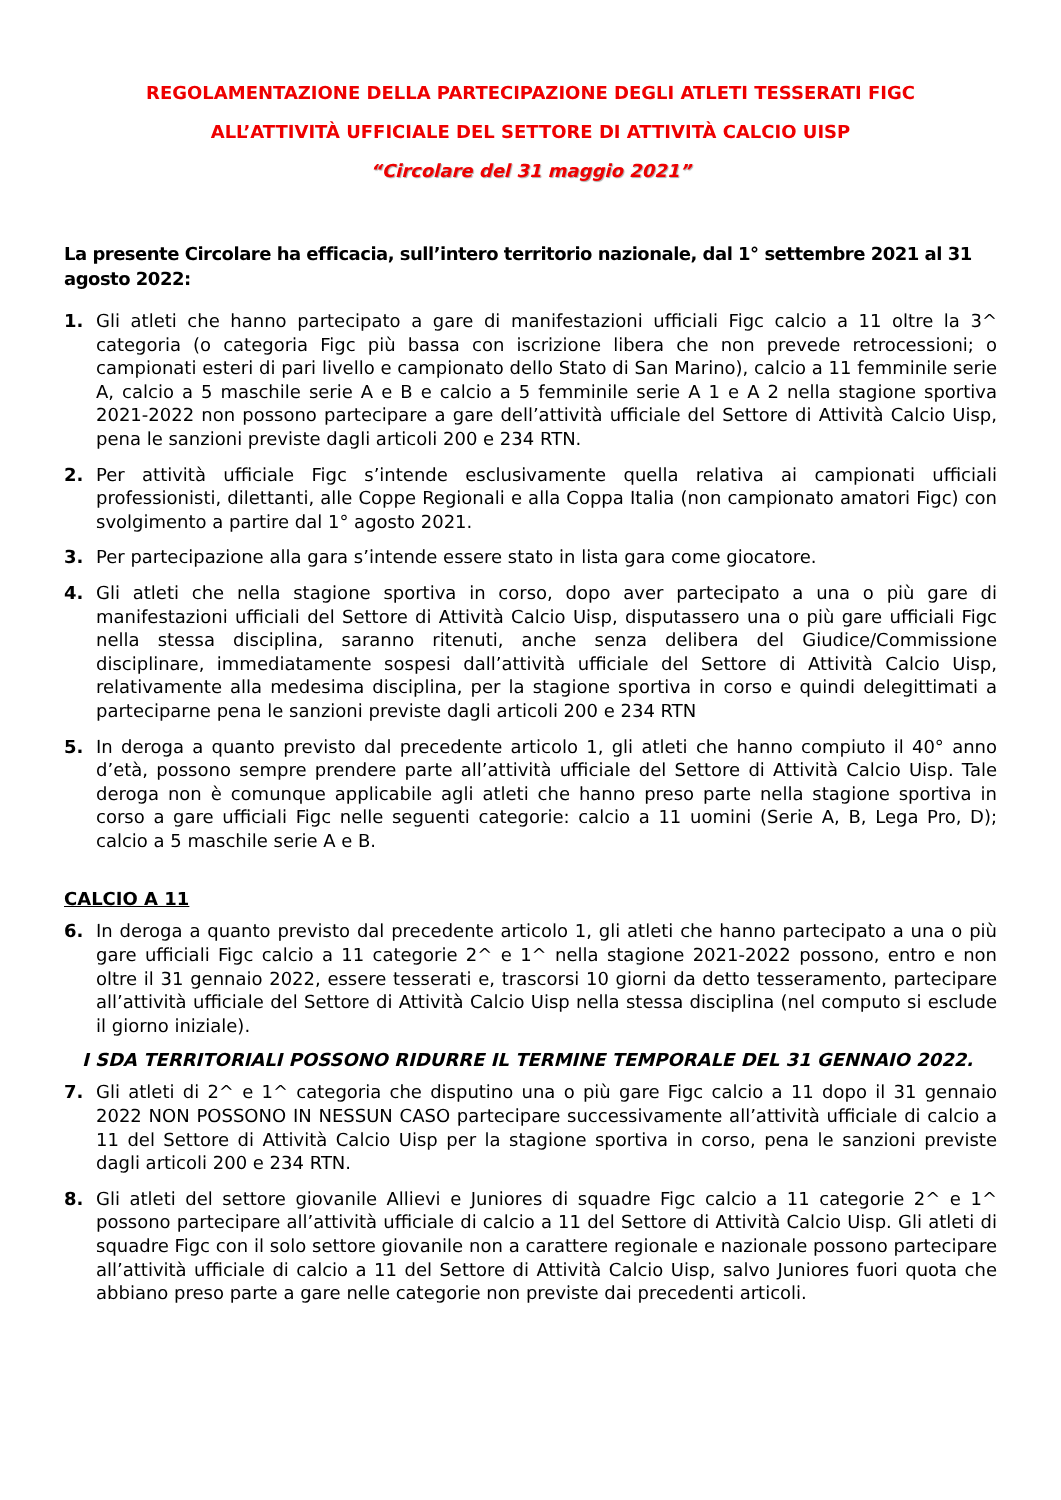REGOLAMENTAZIONE DELLA PARTECIPAZIONE DEGLI ATLETI TESSERATI FIGC
ALL’ATTIVITÀ UFFICIALE DEL SETTORE DI ATTIVITÀ CALCIO UISP
“Circolare del 31 maggio 2021”
La presente Circolare ha efficacia, sull’intero territorio nazionale, dal 1° settembre 2021 al 31 agosto 2022:
1. Gli atleti che hanno partecipato a gare di manifestazioni ufficiali Figc calcio a 11 oltre la 3^ categoria (o categoria Figc più bassa con iscrizione libera che non prevede retrocessioni; o campionati esteri di pari livello e campionato dello Stato di San Marino), calcio a 11 femminile serie A, calcio a 5 maschile serie A e B e calcio a 5 femminile serie A 1 e A 2 nella stagione sportiva 2021-2022 non possono partecipare a gare dell’attività ufficiale del Settore di Attività Calcio Uisp, pena le sanzioni previste dagli articoli 200 e 234 RTN.
2. Per attività ufficiale Figc s’intende esclusivamente quella relativa ai campionati ufficiali professionisti, dilettanti, alle Coppe Regionali e alla Coppa Italia (non campionato amatori Figc) con svolgimento a partire dal 1° agosto 2021.
3. Per partecipazione alla gara s’intende essere stato in lista gara come giocatore.
4. Gli atleti che nella stagione sportiva in corso, dopo aver partecipato a una o più gare di manifestazioni ufficiali del Settore di Attività Calcio Uisp, disputassero una o più gare ufficiali Figc nella stessa disciplina, saranno ritenuti, anche senza delibera del Giudice/Commissione disciplinare, immediatamente sospesi dall’attività ufficiale del Settore di Attività Calcio Uisp, relativamente alla medesima disciplina, per la stagione sportiva in corso e quindi delegittimati a parteciparne pena le sanzioni previste dagli articoli 200 e 234 RTN
5. In deroga a quanto previsto dal precedente articolo 1, gli atleti che hanno compiuto il 40° anno d’età, possono sempre prendere parte all’attività ufficiale del Settore di Attività Calcio Uisp. Tale deroga non è comunque applicabile agli atleti che hanno preso parte nella stagione sportiva in corso a gare ufficiali Figc nelle seguenti categorie: calcio a 11 uomini (Serie A, B, Lega Pro, D); calcio a 5 maschile serie A e B.
CALCIO A 11
6. In deroga a quanto previsto dal precedente articolo 1, gli atleti che hanno partecipato a una o più gare ufficiali Figc calcio a 11 categorie 2^ e 1^ nella stagione 2021-2022 possono, entro e non oltre il 31 gennaio 2022, essere tesserati e, trascorsi 10 giorni da detto tesseramento, partecipare all’attività ufficiale del Settore di Attività Calcio Uisp nella stessa disciplina (nel computo si esclude il giorno iniziale).
I SDA TERRITORIALI POSSONO RIDURRE IL TERMINE TEMPORALE DEL 31 GENNAIO 2022.
7. Gli atleti di 2^ e 1^ categoria che disputino una o più gare Figc calcio a 11 dopo il 31 gennaio 2022 NON POSSONO IN NESSUN CASO partecipare successivamente all’attività ufficiale di calcio a 11 del Settore di Attività Calcio Uisp per la stagione sportiva in corso, pena le sanzioni previste dagli articoli 200 e 234 RTN.
8. Gli atleti del settore giovanile Allievi e Juniores di squadre Figc calcio a 11 categorie 2^ e 1^ possono partecipare all’attività ufficiale di calcio a 11 del Settore di Attività Calcio Uisp. Gli atleti di squadre Figc con il solo settore giovanile non a carattere regionale e nazionale possono partecipare all’attività ufficiale di calcio a 11 del Settore di Attività Calcio Uisp, salvo Juniores fuori quota che abbiano preso parte a gare nelle categorie non previste dai precedenti articoli.